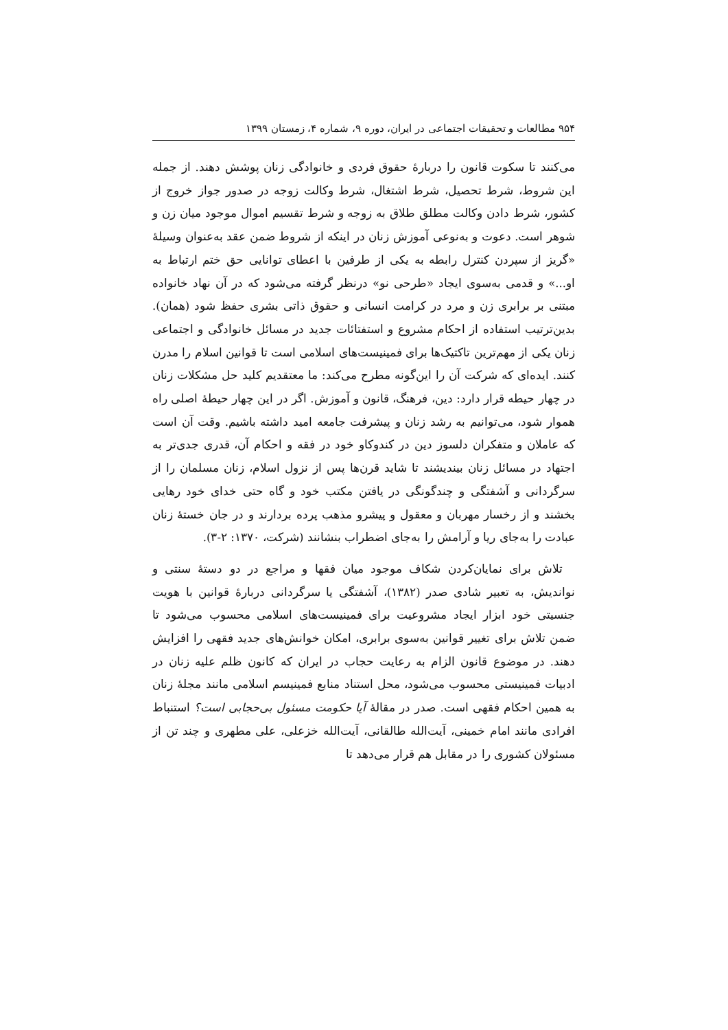۹۵۴ مطالعات و تحقیقات اجتماعی در ایران، دوره ۹، شماره ۴، زمستان ۱۳۹۹
می‌کنند تا سکوت قانون را دربارهٔ حقوق فردی و خانوادگی زنان پوشش دهند. از جمله این شروط، شرط تحصیل، شرط اشتغال، شرط وکالت زوجه در صدور جواز خروج از کشور، شرط دادن وکالت مطلق طلاق به زوجه و شرط تقسیم اموال موجود میان زن و شوهر است. دعوت و به‌نوعی آموزش زنان در اینکه از شروط ضمن عقد به‌عنوان وسیلهٔ «گریز از سپردن کنترل رابطه به یکی از طرفین با اعطای توانایی حق ختم ارتباط به او...» و قدمی به‌سوی ایجاد «طرحی نو» درنظر گرفته می‌شود که در آن نهاد خانواده مبتنی بر برابری زن و مرد در کرامت انسانی و حقوق ذاتی بشری حفظ شود (همان). بدین‌ترتیب استفاده از احکام مشروع و استفتائات جدید در مسائل خانوادگی و اجتماعی زنان یکی از مهم‌ترین تاکتیک‌ها برای فمینیست‌های اسلامی است تا قوانین اسلام را مدرن کنند. ایده‌ای که شرکت آن را این‌گونه مطرح می‌کند: ما معتقدیم کلید حل مشکلات زنان در چهار حیطه قرار دارد: دین، فرهنگ، قانون و آموزش. اگر در این چهار حیطهٔ اصلی راه هموار شود، می‌توانیم به رشد زنان و پیشرفت جامعه امید داشته باشیم. وقت آن است که عاملان و متفکران دلسوز دین در کندوکاو خود در فقه و احکام آن، قدری جدی‌تر به اجتهاد در مسائل زنان بیندیشند تا شاید قرن‌ها پس از نزول اسلام، زنان مسلمان را از سرگردانی و آشفتگی و چندگونگی در یافتن مکتب خود و گاه حتی خدای خود رهایی بخشند و از رخسار مهربان و معقول و پیشرو مذهب پرده بردارند و در جان خستهٔ زنان عبادت را به‌جای ریا و آرامش را به‌جای اضطراب بنشانند (شرکت، ۱۳۷۰: ۲-۳).
تلاش برای نمایان‌کردن شکاف موجود میان فقها و مراجع در دو دستهٔ سنتی و نواندیش، به تعبیر شادی صدر (۱۳۸۲)، آشفتگی یا سرگردانی دربارهٔ قوانین با هویت جنسیتی خود ابزار ایجاد مشروعیت برای فمینیست‌های اسلامی محسوب می‌شود تا ضمن تلاش برای تغییر قوانین به‌سوی برابری، امکان خوانش‌های جدید فقهی را افزایش دهند. در موضوع قانون الزام به رعایت حجاب در ایران که کانون ظلم علیه زنان در ادبیات فمینیستی محسوب می‌شود، محل استناد منابع فمینیسم اسلامی مانند مجلهٔ زنان به همین احکام فقهی است. صدر در مقالهٔ آیا حکومت مسئول بی‌حجابی است؟ استنباط افرادی مانند امام خمینی، آیت‌الله طالقانی، آیت‌الله خزعلی، علی مطهری و چند تن از مسئولان کشوری را در مقابل هم قرار می‌دهد تا